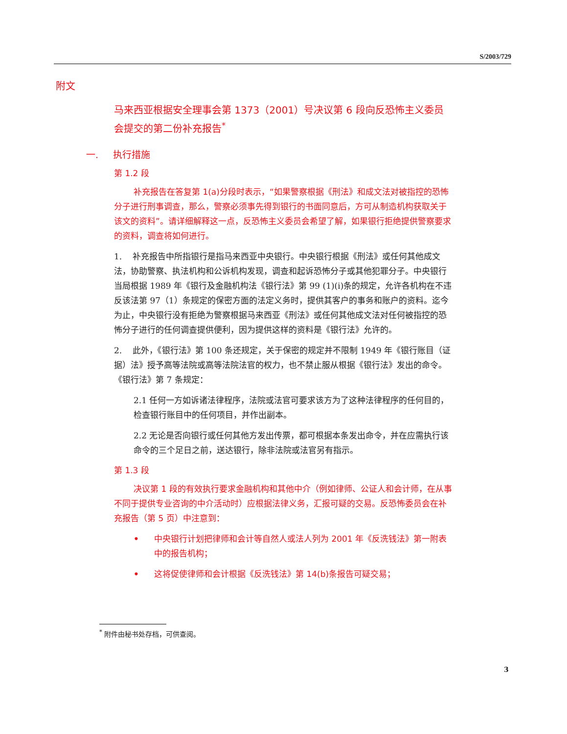S/2003/729
附文
马来西亚根据安全理事会第 1373（2001）号决议第 6 段向反恐怖主义委员会提交的第二份补充报告<sup>*</sup>
一. 执行措施
第 1.2 段
补充报告在答复第 1(a)分段时表示，“如果警察根据《刑法》和成文法对被指控的恐怖分子进行刑事调查，那么，警察必须事先得到银行的书面同意后，方可从制造机构获取关于该文的资料”。请详细解释这一点，反恐怖主义委员会希望了解，如果银行拒绝提供警察要求的资料，调查将如何进行。
1. 补充报告中所指银行是指马来西亚中央银行。中央银行根据《刑法》或任何其他成文法，协助警察、执法机构和公诉机构发现，调查和起诉恐怖分子或其他犯罪分子。中央银行当局根据 1989 年《银行及金融机构法《银行法》第 99 (1)(i)条的规定，允许各机构在不违反该法第 97（1）条规定的保密方面的法定义务时，提供其客户的事务和账户的资料。迄今为止，中央银行没有拒绝为警察根据马来西亚《刑法》或任何其他成文法对任何被指控的恐怖分子进行的任何调查提供便利，因为提供这样的资料是《银行法》允许的。
2. 此外，《银行法》第 100 条还规定，关于保密的规定并不限制 1949 年《银行账目（证据）法》授予高等法院或高等法院法官的权力，也不禁止服从根据《银行法》发出的命令。《银行法》第 7 条规定：
2.1 任何一方如诉诸法律程序，法院或法官可要求该方为了这种法律程序的任何目的，检查银行账目中的任何项目，并作出副本。
2.2 无论是否向银行或任何其他方发出传票，都可根据本条发出命令，并在应需执行该命令的三个足日之前，送达银行，除非法院或法官另有指示。
第 1.3 段
决议第 1 段的有效执行要求金融机构和其他中介（例如律师、公证人和会计师，在从事不同于提供专业咨询的中介活动时）应根据法律义务，汇报可疑的交易。反恐怖委员会在补充报告（第 5 页）中注意到：
• 中央银行计划把律师和会计等自然人或法人列为 2001 年《反洗钱法》第一附表中的报告机构；
• 这将促使律师和会计根据《反洗钱法》第 14(b)条报告可疑交易；
<sup>*</sup> 附件由秘书处存档，可供查阅。
3